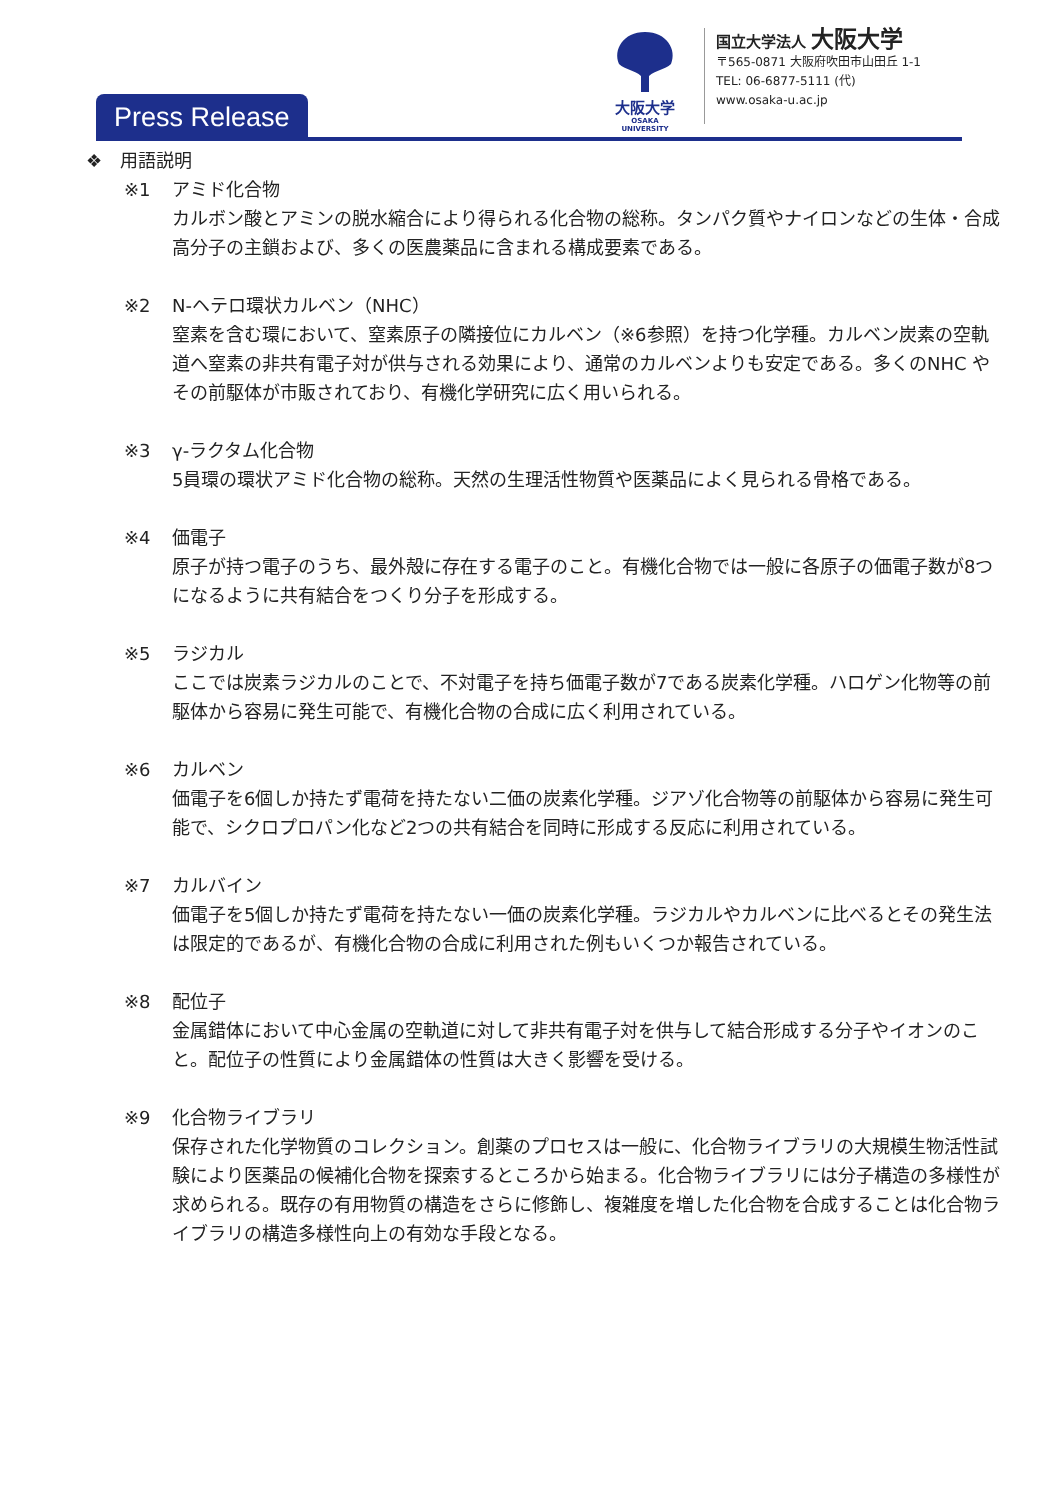大阪大学
OSAKA UNIVERSITY
国立大学法人 大阪大学
〒565-0871 大阪府吹田市山田丘 1-1
TEL: 06-6877-5111 (代)
www.osaka-u.ac.jp
Press Release
❖　用語説明
※1 アミド化合物
カルボン酸とアミンの脱水縮合により得られる化合物の総称。タンパク質やナイロンなどの生体・合成高分子の主鎖および、多くの医農薬品に含まれる構成要素である。
※2 N-ヘテロ環状カルベン（NHC）
窒素を含む環において、窒素原子の隣接位にカルベン（※6参照）を持つ化学種。カルベン炭素の空軌道へ窒素の非共有電子対が供与される効果により、通常のカルベンよりも安定である。多くのNHC やその前駆体が市販されており、有機化学研究に広く用いられる。
※3 γ-ラクタム化合物
5員環の環状アミド化合物の総称。天然の生理活性物質や医薬品によく見られる骨格である。
※4 価電子
原子が持つ電子のうち、最外殻に存在する電子のこと。有機化合物では一般に各原子の価電子数が8つになるように共有結合をつくり分子を形成する。
※5 ラジカル
ここでは炭素ラジカルのことで、不対電子を持ち価電子数が7である炭素化学種。ハロゲン化物等の前駆体から容易に発生可能で、有機化合物の合成に広く利用されている。
※6 カルベン
価電子を6個しか持たず電荷を持たない二価の炭素化学種。ジアゾ化合物等の前駆体から容易に発生可能で、シクロプロパン化など2つの共有結合を同時に形成する反応に利用されている。
※7 カルバイン
価電子を5個しか持たず電荷を持たない一価の炭素化学種。ラジカルやカルベンに比べるとその発生法は限定的であるが、有機化合物の合成に利用された例もいくつか報告されている。
※8 配位子
金属錯体において中心金属の空軌道に対して非共有電子対を供与して結合形成する分子やイオンのこと。配位子の性質により金属錯体の性質は大きく影響を受ける。
※9 化合物ライブラリ
保存された化学物質のコレクション。創薬のプロセスは一般に、化合物ライブラリの大規模生物活性試験により医薬品の候補化合物を探索するところから始まる。化合物ライブラリには分子構造の多様性が求められる。既存の有用物質の構造をさらに修飾し、複雑度を増した化合物を合成することは化合物ライブラリの構造多様性向上の有効な手段となる。